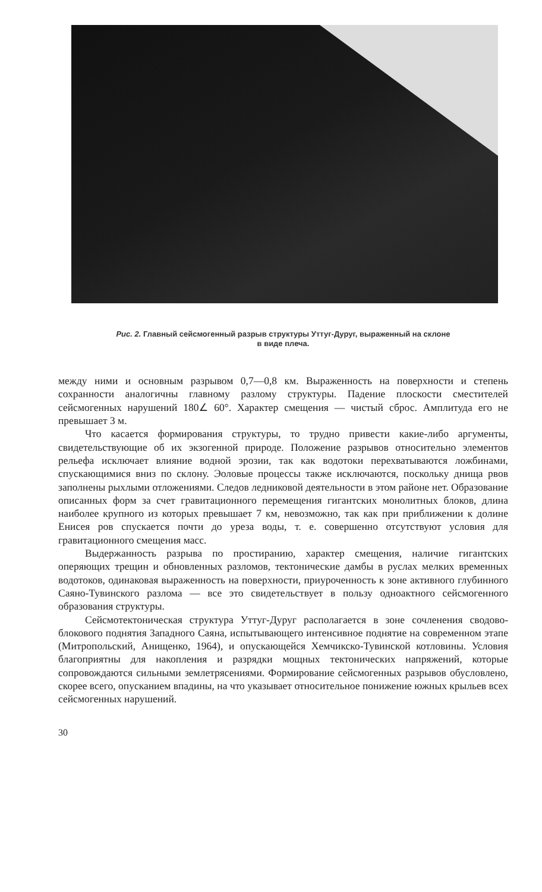Рис. 2. Главный сейсмогенный разрыв структуры Уттуг-Дуруг, выраженный на склоне
в виде плеча.
между ними и основным разрывом 0,7—0,8 км. Выраженность на поверхности и степень сохранности аналогичны главному разлому структуры. Падение плоскости сместителей сейсмогенных нарушений 180∠ 60°. Характер смещения — чистый сброс. Амплитуда его не превышает 3 м.
Что касается формирования структуры, то трудно привести какие-либо аргументы, свидетельствующие об их экзогенной природе. Положение разрывов относительно элементов рельефа исключает влияние водной эрозии, так как водотоки перехватываются ложбинами, спускающимися вниз по склону. Эоловые процессы также исключаются, поскольку днища рвов заполнены рыхлыми отложениями. Следов ледниковой деятельности в этом районе нет. Образование описанных форм за счет гравитационного перемещения гигантских монолитных блоков, длина наиболее крупного из которых превышает 7 км, невозможно, так как при приближении к долине Енисея ров спускается почти до уреза воды, т. е. совершенно отсутствуют условия для гравитационного смещения масс.
Выдержанность разрыва по простиранию, характер смещения, наличие гигантских оперяющих трещин и обновленных разломов, тектонические дамбы в руслах мелких временных водотоков, одинаковая выраженность на поверхности, приуроченность к зоне активного глубинного Саяно-Тувинского разлома — все это свидетельствует в пользу одноактного сейсмогенного образования структуры.
Сейсмотектоническая структура Уттуг-Дуруг располагается в зоне сочленения сводово-блокового поднятия Западного Саяна, испытывающего интенсивное поднятие на современном этапе (Митропольский, Анищенко, 1964), и опускающейся Хемчикско-Тувинской котловины. Условия благоприятны для накопления и разрядки мощных тектонических напряжений, которые сопровождаются сильными землетрясениями. Формирование сейсмогенных разрывов обусловлено, скорее всего, опусканием впадины, на что указывает относительное понижение южных крыльев всех сейсмогенных нарушений.
30